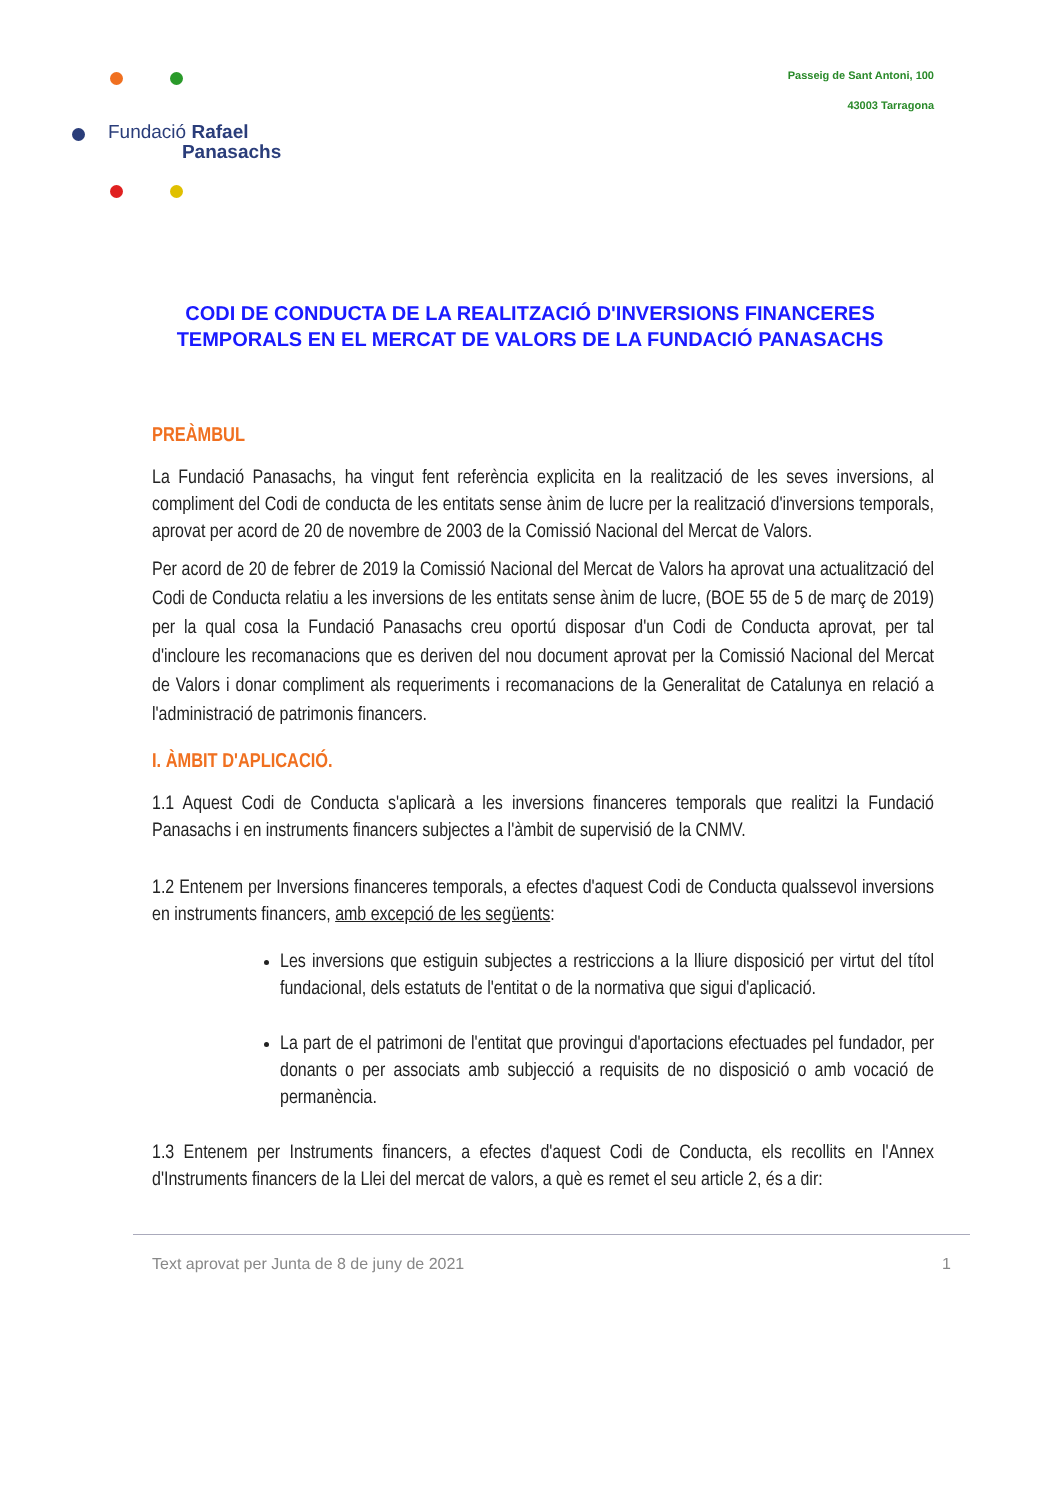Fundació Rafael
Panasachs
Passeig de Sant Antoni, 100
43003 Tarragona
CODI DE CONDUCTA DE LA REALITZACIÓ D'INVERSIONS FINANCERES
TEMPORALS EN EL MERCAT DE VALORS DE LA FUNDACIÓ PANASACHS
PREÀMBUL
La Fundació Panasachs, ha vingut fent referència explicita en la realització de les seves inversions, al compliment del Codi de conducta de les entitats sense ànim de lucre per la realització d'inversions temporals, aprovat per acord de 20 de novembre de 2003 de la Comissió Nacional del Mercat de Valors.
Per acord de 20 de febrer de 2019 la Comissió Nacional del Mercat de Valors ha aprovat una actualització del Codi de Conducta relatiu a les inversions de les entitats sense ànim de lucre, (BOE 55 de 5 de març de 2019) per la qual cosa la Fundació Panasachs creu oportú disposar d'un Codi de Conducta aprovat, per tal d'incloure les recomanacions que es deriven del nou document aprovat per la Comissió Nacional del Mercat de Valors i donar compliment als requeriments i recomanacions de la Generalitat de Catalunya en relació a l'administració de patrimonis financers.
I. ÀMBIT D'APLICACIÓ.
1.1 Aquest Codi de Conducta s'aplicarà a les inversions financeres temporals que realitzi la Fundació Panasachs i en instruments financers subjectes a l'àmbit de supervisió de la CNMV.
1.2 Entenem per Inversions financeres temporals, a efectes d'aquest Codi de Conducta qualssevol inversions en instruments financers, amb excepció de les següents:
Les inversions que estiguin subjectes a restriccions a la lliure disposició per virtut del títol fundacional, dels estatuts de l'entitat o de la normativa que sigui d'aplicació.
La part de el patrimoni de l'entitat que provingui d'aportacions efectuades pel fundador, per donants o per associats amb subjecció a requisits de no disposició o amb vocació de permanència.
1.3 Entenem per Instruments financers, a efectes d'aquest Codi de Conducta, els recollits en l'Annex d'Instruments financers de la Llei del mercat de valors, a què es remet el seu article 2, és a dir:
Text aprovat per Junta de 8 de juny de 2021 1